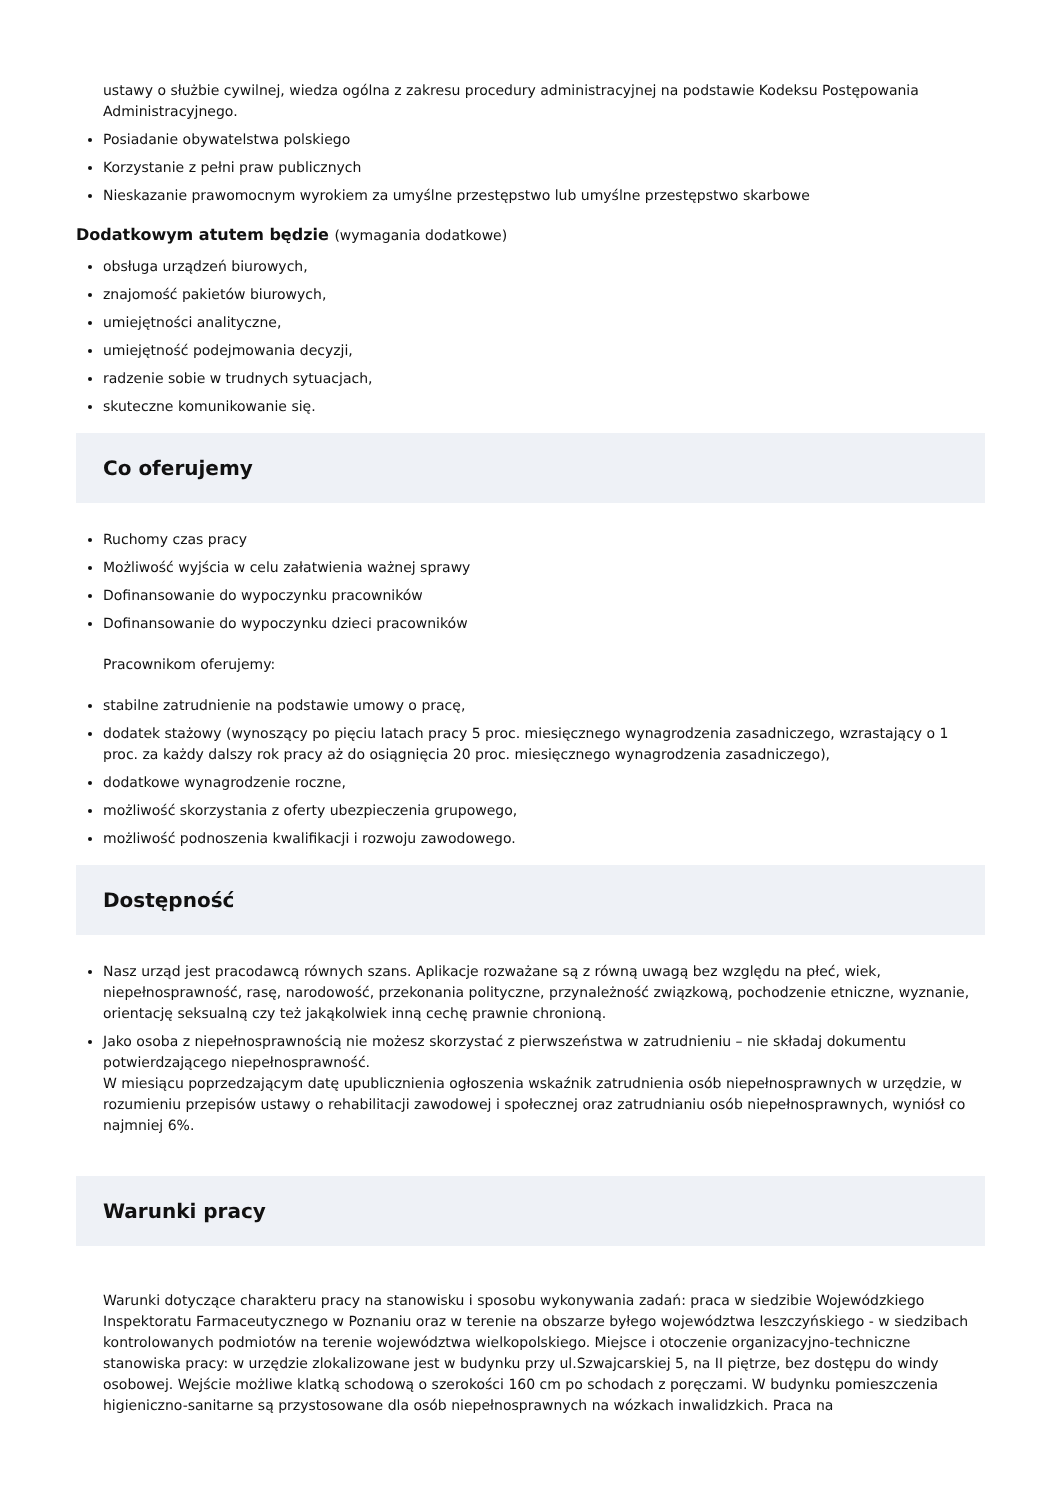ustawy o służbie cywilnej, wiedza ogólna z zakresu procedury administracyjnej na podstawie Kodeksu Postępowania Administracyjnego.
Posiadanie obywatelstwa polskiego
Korzystanie z pełni praw publicznych
Nieskazanie prawomocnym wyrokiem za umyślne przestępstwo lub umyślne przestępstwo skarbowe
Dodatkowym atutem będzie (wymagania dodatkowe)
obsługa urządzeń biurowych,
znajomość pakietów biurowych,
umiejętności analityczne,
umiejętność podejmowania decyzji,
radzenie sobie w trudnych sytuacjach,
skuteczne komunikowanie się.
Co oferujemy
Ruchomy czas pracy
Możliwość wyjścia w celu załatwienia ważnej sprawy
Dofinansowanie do wypoczynku pracowników
Dofinansowanie do wypoczynku dzieci pracowników
Pracownikom oferujemy:
stabilne zatrudnienie na podstawie umowy o pracę,
dodatek stażowy (wynoszący po pięciu latach pracy 5 proc. miesięcznego wynagrodzenia zasadniczego, wzrastający o 1 proc. za każdy dalszy rok pracy aż do osiągnięcia 20 proc. miesięcznego wynagrodzenia zasadniczego),
dodatkowe wynagrodzenie roczne,
możliwość skorzystania z oferty ubezpieczenia grupowego,
możliwość podnoszenia kwalifikacji i rozwoju zawodowego.
Dostępność
Nasz urząd jest pracodawcą równych szans. Aplikacje rozważane są z równą uwagą bez względu na płeć, wiek, niepełnosprawność, rasę, narodowość, przekonania polityczne, przynależność związkową, pochodzenie etniczne, wyznanie, orientację seksualną czy też jakąkolwiek inną cechę prawnie chronioną.
Jako osoba z niepełnosprawnością nie możesz skorzystać z pierwszeństwa w zatrudnieniu – nie składaj dokumentu potwierdzającego niepełnosprawność.
W miesiącu poprzedzającym datę upublicznienia ogłoszenia wskaźnik zatrudnienia osób niepełnosprawnych w urzędzie, w rozumieniu przepisów ustawy o rehabilitacji zawodowej i społecznej oraz zatrudnianiu osób niepełnosprawnych, wyniósł co najmniej 6%.
Warunki pracy
Warunki dotyczące charakteru pracy na stanowisku i sposobu wykonywania zadań: praca w siedzibie Wojewódzkiego Inspektoratu Farmaceutycznego w Poznaniu oraz w terenie na obszarze byłego województwa leszczyńskiego - w siedzibach kontrolowanych podmiotów na terenie województwa wielkopolskiego. Miejsce i otoczenie organizacyjno-techniczne stanowiska pracy: w urzędzie zlokalizowane jest w budynku przy ul.Szwajcarskiej 5, na II piętrze, bez dostępu do windy osobowej. Wejście możliwe klatką schodową o szerokości 160 cm po schodach z poręczami. W budynku pomieszczenia higieniczno-sanitarne są przystosowane dla osób niepełnosprawnych na wózkach inwalidzkich. Praca na